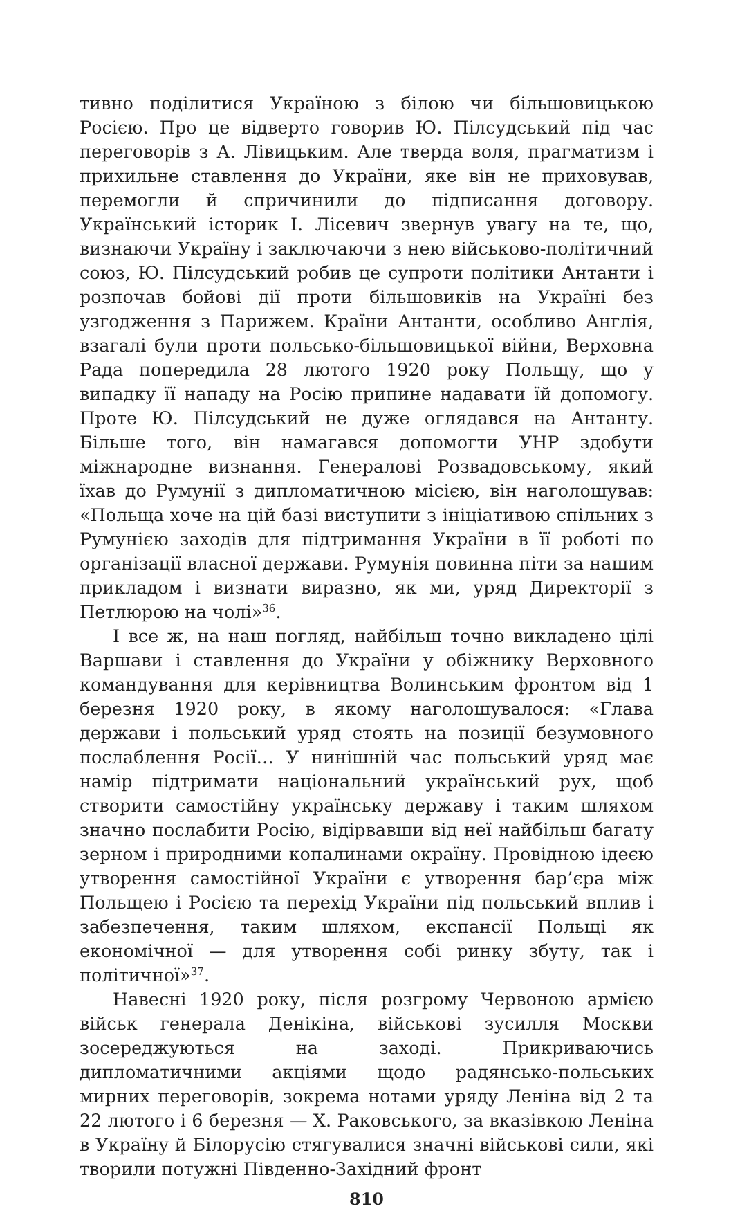тивно поділитися Україною з білою чи більшовицькою Росією. Про це відверто говорив Ю. Пілсудський під час переговорів з А. Лівицьким. Але тверда воля, прагматизм і прихильне ставлення до України, яке він не приховував, перемогли й спричинили до підписання договору. Український історик І. Лісевич звернув увагу на те, що, визнаючи Україну і заключаючи з нею військово-політичний союз, Ю. Пілсудський робив це супроти політики Антанти і розпочав бойові дії проти більшовиків на Україні без узгодження з Парижем. Країни Антанти, особливо Англія, взагалі були проти польсько-більшовицької війни, Верховна Рада попередила 28 лютого 1920 року Польщу, що у випадку її нападу на Росію припине надавати їй допомогу. Проте Ю. Пілсудський не дуже оглядався на Антанту. Більше того, він намагався допомогти УНР здобути міжнародне визнання. Генералові Розвадовському, який їхав до Румунії з дипломатичною місією, він наголошував: «Польща хоче на цій базі виступити з ініціативою спільних з Румунією заходів для підтримання України в її роботі по організації власної держави. Румунія повинна піти за нашим прикладом і визнати виразно, як ми, уряд Директорії з Петлюрою на чолі»<sup>36</sup>.
І все ж, на наш погляд, найбільш точно викладено цілі Варшави і ставлення до України у обіжнику Верховного командування для керівництва Волинським фронтом від 1 березня 1920 року, в якому наголошувалося: «Глава держави і польський уряд стоять на позиції безумовного послаблення Росії… У нинішній час польський уряд має намір підтримати національний український рух, щоб створити самостійну українську державу і таким шляхом значно послабити Росію, відірвавши від неї найбільш багату зерном і природними копалинами окраїну. Провідною ідеєю утворення самостійної України є утворення бар’єра між Польщею і Росією та перехід України під польський вплив і забезпечення, таким шляхом, експансії Польщі як економічної — для утворення собі ринку збуту, так і політичної»<sup>37</sup>.
Навесні 1920 року, після розгрому Червоною армією військ генерала Денікіна, військові зусилля Москви зосереджуються на заході. Прикриваючись дипломатичними акціями щодо радянсько-польських мирних переговорів, зокрема нотами уряду Леніна від 2 та 22 лютого і 6 березня — Х. Раковського, за вказівкою Леніна в Україну й Білорусію стягувалися значні військові сили, які творили потужні Південно-Західний фронт
810